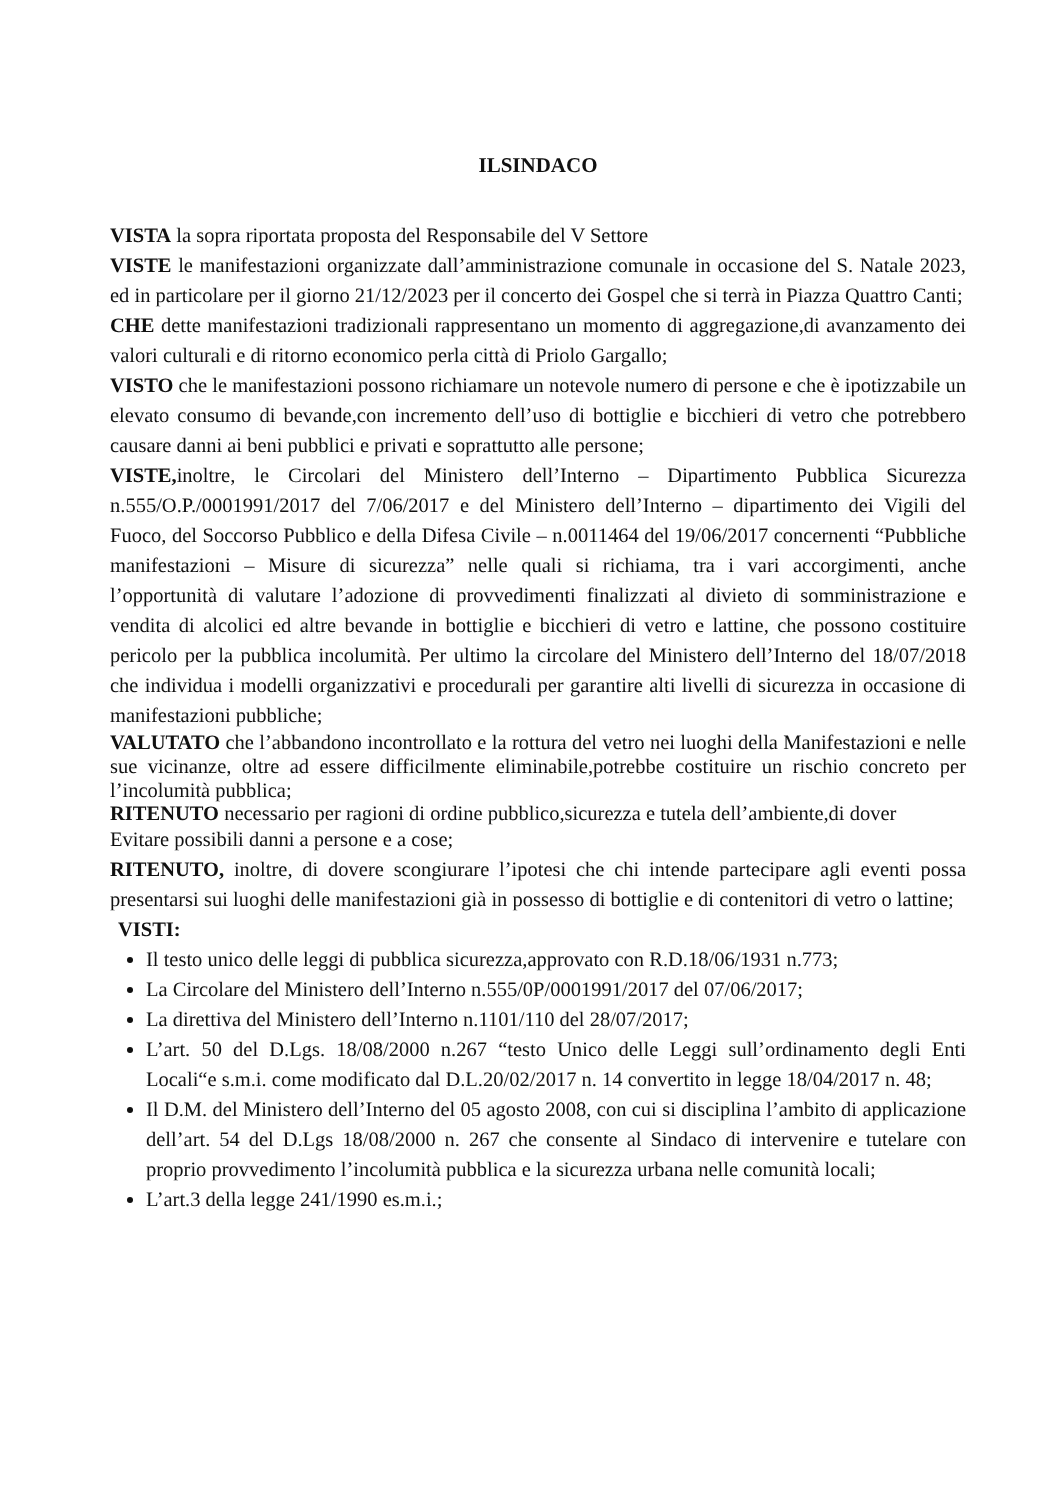ILSINDACO
VISTA la sopra riportata proposta del Responsabile del V Settore
VISTE le manifestazioni organizzate dall’amministrazione comunale in occasione del S. Natale 2023, ed in particolare per il giorno 21/12/2023 per il concerto dei Gospel che si terrà in Piazza Quattro Canti;
CHE dette manifestazioni tradizionali rappresentano un momento di aggregazione,di avanzamento dei valori culturali e di ritorno economico perla città di Priolo Gargallo;
VISTO che le manifestazioni possono richiamare un notevole numero di persone e che è ipotizzabile un elevato consumo di bevande,con incremento dell’uso di bottiglie e bicchieri di vetro che potrebbero causare danni ai beni pubblici e privati e soprattutto alle persone;
VISTE, inoltre, le Circolari del Ministero dell’Interno – Dipartimento Pubblica Sicurezza n.555/O.P./0001991/2017 del 7/06/2017 e del Ministero dell’Interno – dipartimento dei Vigili del Fuoco, del Soccorso Pubblico e della Difesa Civile – n.0011464 del 19/06/2017 concernenti “Pubbliche manifestazioni – Misure di sicurezza” nelle quali si richiama, tra i vari accorgimenti, anche l’opportunità di valutare l’adozione di provvedimenti finalizzati al divieto di somministrazione e vendita di alcolici ed altre bevande in bottiglie e bicchieri di vetro e lattine, che possono costituire pericolo per la pubblica incolumità. Per ultimo la circolare del Ministero dell’Interno del 18/07/2018 che individua i modelli organizzativi e procedurali per garantire alti livelli di sicurezza in occasione di manifestazioni pubbliche;
VALUTATO che l’abbandono incontrollato e la rottura del vetro nei luoghi della Manifestazioni e nelle sue vicinanze, oltre ad essere difficilmente eliminabile,potrebbe costituire un rischio concreto per l’incolumità pubblica;
RITENUTO necessario per ragioni di ordine pubblico,sicurezza e tutela dell’ambiente,di dover
Evitare possibili danni a persone e a cose;
RITENUTO, inoltre, di dovere scongiurare l’ipotesi che chi intende partecipare agli eventi possa presentarsi sui luoghi delle manifestazioni già in possesso di bottiglie e di contenitori di vetro o lattine;
VISTI:
Il testo unico delle leggi di pubblica sicurezza,approvato con R.D.18/06/1931 n.773;
La Circolare del Ministero dell’Interno n.555/0P/0001991/2017 del 07/06/2017;
La direttiva del Ministero dell’Interno n.1101/110 del 28/07/2017;
L’art. 50 del D.Lgs. 18/08/2000 n.267 “testo Unico delle Leggi sull’ordinamento degli Enti Locali“e s.m.i. come modificato dal D.L.20/02/2017 n. 14 convertito in legge 18/04/2017 n. 48;
Il D.M. del Ministero dell’Interno del 05 agosto 2008, con cui si disciplina l’ambito di applicazione dell’art. 54 del D.Lgs 18/08/2000 n. 267 che consente al Sindaco di intervenire e tutelare con proprio provvedimento l’incolumità pubblica e la sicurezza urbana nelle comunità locali;
L’art.3 della legge 241/1990 es.m.i.;